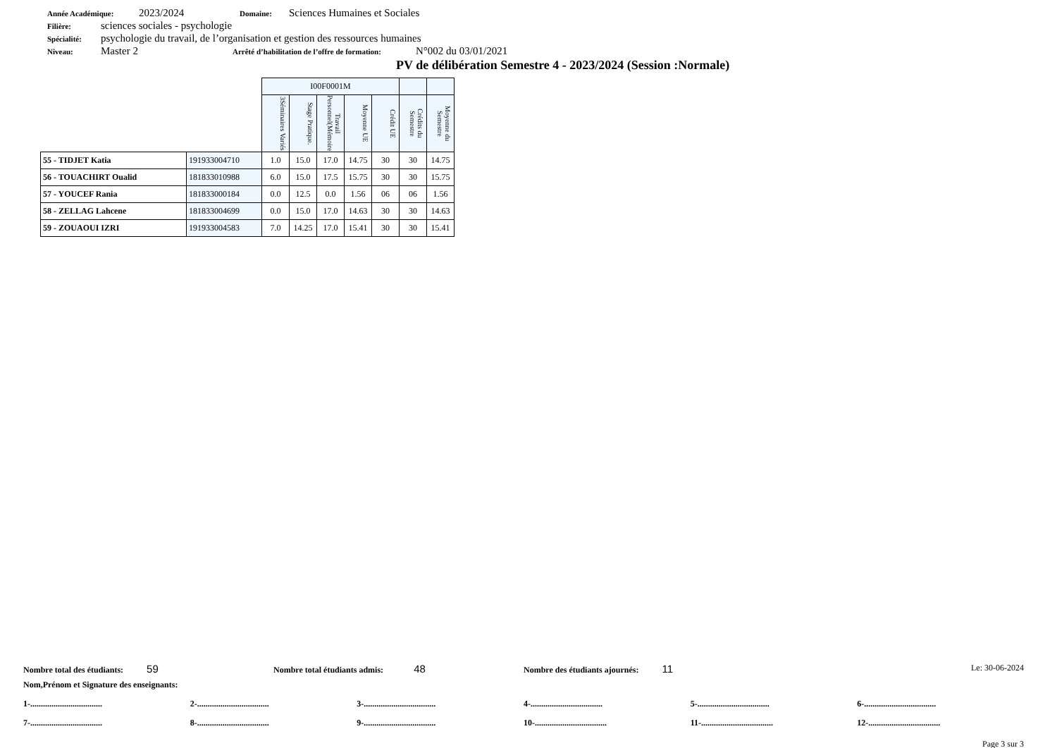Année Académique: 2023/2024 Domaine: Sciences Humaines et Sociales
Filière: sciences sociales - psychologie
Spécialité: psychologie du travail, de l’organisation et gestion des ressources humaines
Niveau: Master 2 Arrêté d’habilitation de l’offre de formation: N°002 du 03/01/2021
PV de délibération Semestre 4 - 2023/2024 (Session :Normale)
| | | I00F0001M | | | | | | |
| --- | --- | --- | --- | --- | --- | --- | --- | --- |
| | | 3Séminaires Variés | Stage Pratique. | Travail Personnel(Mémoire | Moyenne UE | Crédit UE | Crédits du Semestre | Moyenne du Semestre |
| 55 - TIDJET Katia | 191933004710 | 1.0 | 15.0 | 17.0 | 14.75 | 30 | 30 | 14.75 |
| 56 - TOUACHIRT Oualid | 181833010988 | 6.0 | 15.0 | 17.5 | 15.75 | 30 | 30 | 15.75 |
| 57 - YOUCEF Rania | 181833000184 | 0.0 | 12.5 | 0.0 | 1.56 | 06 | 06 | 1.56 |
| 58 - ZELLAG Lahcene | 181833004699 | 0.0 | 15.0 | 17.0 | 14.63 | 30 | 30 | 14.63 |
| 59 - ZOUAOUI IZRI | 191933004583 | 7.0 | 14.25 | 17.0 | 15.41 | 30 | 30 | 15.41 |
Nombre total des étudiants: 59 Nombre total étudiants admis: 48 Nombre des étudiants ajournés: 11 Le: 30-06-2024
Nom,Prénom et Signature des enseignants:
1-.................................. 2-.................................. 3-.................................. 4-.................................. 5-.................................. 6-..................................
7-.................................. 8-.................................. 9-.................................. 10-.................................. 11-.................................. 12-..................................
Page 3 sur 3